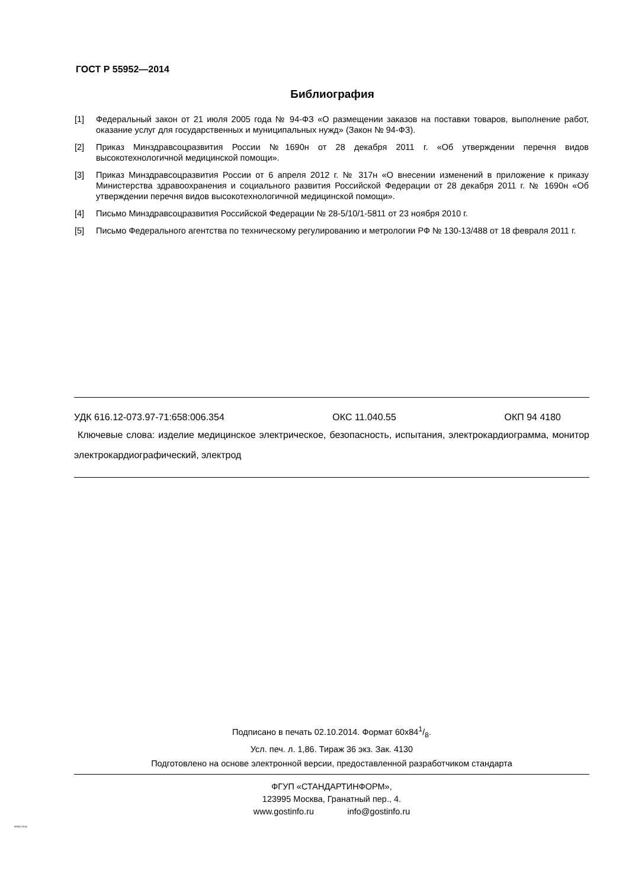ГОСТ Р 55952—2014
Библиография
[1] Федеральный закон от 21 июля 2005 года № 94-ФЗ «О размещении заказов на поставки товаров, выполнение работ, оказание услуг для государственных и муниципальных нужд» (Закон № 94-ФЗ).
[2] Приказ Минздравсоцразвития России №1690н от 28 декабря 2011 г. «Об утверждении перечня видов высокотехнологичной медицинской помощи».
[3] Приказ Минздравсоцразвития России от 6 апреля 2012 г. № 317н «О внесении изменений в приложение к приказу Министерства здравоохранения и социального развития Российской Федерации от 28 декабря 2011 г. № 1690н «Об утверждении перечня видов высокотехнологичной медицинской помощи».
[4] Письмо Минздравсоцразвития Российской Федерации № 28-5/10/1-5811 от 23 ноября 2010 г.
[5] Письмо Федерального агентства по техническому регулированию и метрологии РФ № 130-13/488 от 18 февраля 2011 г.
УДК 616.12-073.97-71:658:006.354 ОКС 11.040.55 ОКП 94 4180
Ключевые слова: изделие медицинское электрическое, безопасность, испытания, электрокардиограмма, монитор электрокардиографический, электрод
Подписано в печать 02.10.2014. Формат 60x841/8.
Усл. печ. л. 1,86. Тираж 36 экз. Зак. 4130
Подготовлено на основе электронной версии, предоставленной разработчиком стандарта
ФГУП «СТАНДАРТИНФОРМ»,
123995 Москва, Гранатный пер., 4.
www.gostinfo.ru info@gostinfo.ru
55952-2014